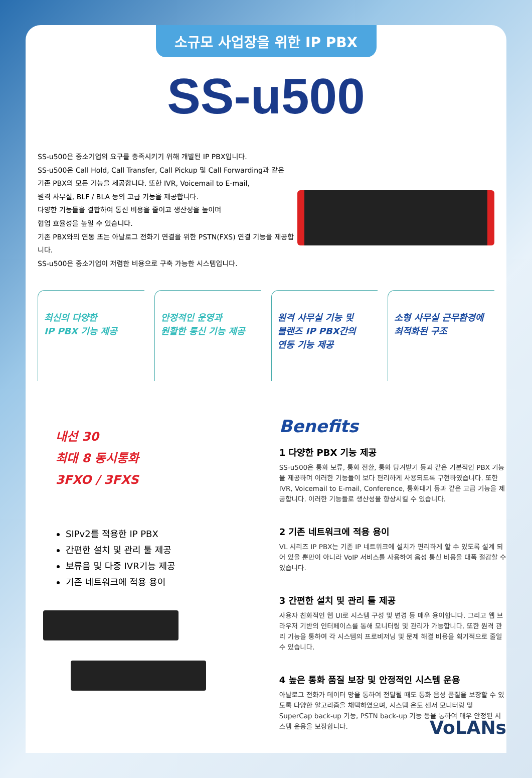소규모 사업장을 위한 IP PBX
SS-u500
SS-u500은 중소기업의 요구를 충족시키기 위해 개발된 IP PBX입니다.
SS-u500은 Call Hold, Call Transfer, Call Pickup 및 Call Forwarding과 같은
기존 PBX의 모든 기능을 제공합니다. 또한 IVR, Voicemail to E-mail,
원격 사무실, BLF / BLA 등의 고급 기능을 제공합니다.
다양한 기능들을 결합하여 통신 비용을 줄이고 생산성을 높이며
협업 효율성을 높일 수 있습니다.
기존 PBX와의 연동 또는 아날로그 전화기 연결을 위한 PSTN(FXS) 연결 기능을 제공합니다.
SS-u500은 중소기업이 저렴한 비용으로 구축 가능한 시스템입니다.
최신의 다양한
IP PBX 기능 제공
안정적인 운영과
원활한 통신 기능 제공
원격 사무실 기능 및
볼랜즈 IP PBX간의
연동 기능 제공
소형 사무실 근무환경에
최적화된 구조
내선 30
최대 8 동시통화
3FXO / 3FXS
SIPv2를 적용한 IP PBX
간편한 설치 및 관리 툴 제공
보류음 및 다중 IVR기능 제공
기존 네트워크에 적용 용이
Benefits
1 다양한 PBX 기능 제공
SS-u500은 통화 보류, 통화 전환, 통화 당겨받기 등과 같은 기본적인 PBX 기능을 제공하며 이러한 기능들이 보다 편리하게 사용되도록 구현하였습니다. 또한 IVR, Voicemail to E-mail, Conference, 통화대기 등과 같은 고급 기능을 제공합니다. 이러한 기능들로 생산성을 향상시킬 수 있습니다.
2 기존 네트워크에 적용 용이
VL 시리즈 IP PBX는 기존 IP 네트워크에 설치가 편리하게 할 수 있도록 설계 되어 있을 뿐만이 아니라 VoIP 서비스를 사용하여 음성 통신 비용을 대폭 절감할 수 있습니다.
3 간편한 설치 및 관리 툴 제공
사용자 친화적인 웹 UI로 시스템 구성 및 변경 등 매우 용이합니다. 그리고 웹 브라우저 기반의 인터페이스를 통해 모니터링 및 관리가 가능합니다. 또한 원격 관리 기능을 통하여 각 시스템의 프로비저닝 및 문제 해결 비용을 획기적으로 줄일 수 있습니다.
4 높은 통화 품질 보장 및 안정적인 시스템 운용
아날로그 전화가 데이터 망을 통하여 전달될 때도 통화 음성 품질을 보장할 수 있도록 다양한 알고리즘을 채택하였으며, 시스템 온도 센서 모니터링 및 SuperCap back-up 기능, PSTN back-up 기능 등을 통하여 매우 안정된 시스템 운용을 보장합니다.
VoLANs